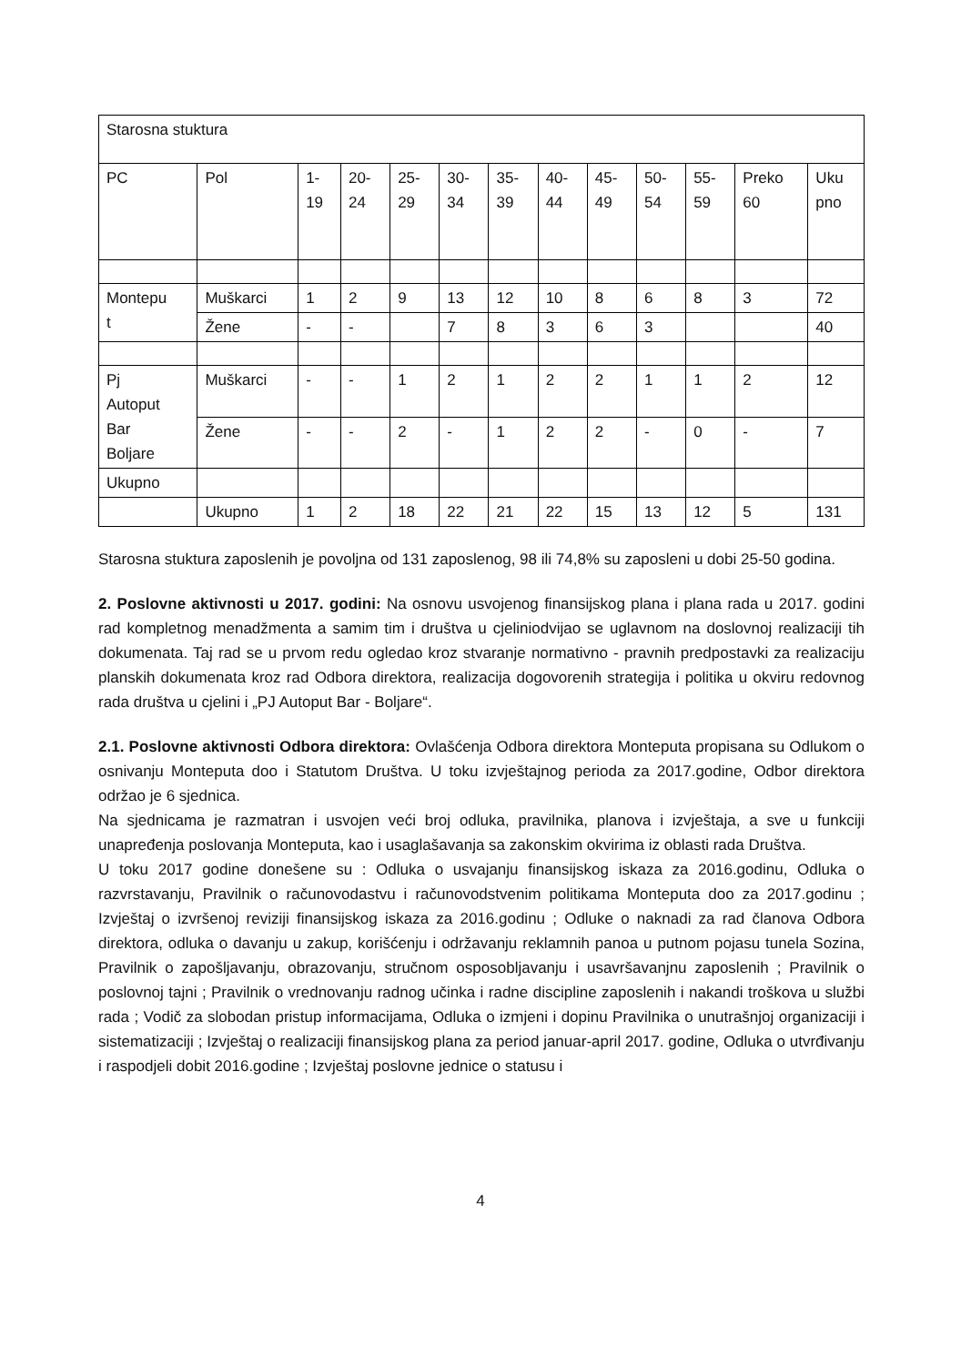| Starosna stuktura | | | | | | | | | | | | |
| PC | Pol | 1- 19 | 20- 24 | 25- 29 | 30- 34 | 35- 39 | 40- 44 | 45- 49 | 50- 54 | 55- 59 | Preko 60 | Uku pno |
| Montepu t | Muškarci | 1 | 2 | 9 | 13 | 12 | 10 | 8 | 6 | 8 | 3 | 72 |
| | Žene | - | - | | 7 | 8 | 3 | 6 | 3 | | | 40 |
| Pj Autoput Bar Boljare | Muškarci | - | - | 1 | 2 | 1 | 2 | 2 | 1 | 1 | 2 | 12 |
| | Žene | - | - | 2 | - | 1 | 2 | 2 | - | 0 | - | 7 |
| Ukupno | | | | | | | | | | | | |
| | Ukupno | 1 | 2 | 18 | 22 | 21 | 22 | 15 | 13 | 12 | 5 | 131 |
Starosna stuktura zaposlenih je povoljna od 131 zaposlenog, 98 ili 74,8% su zaposleni u dobi 25-50 godina.
2. Poslovne aktivnosti u 2017. godini: Na osnovu usvojenog finansijskog plana i plana rada u 2017. godini rad kompletnog menadžmenta a samim tim i društva u cjeliniodvijao se uglavnom na doslovnoj realizaciji tih dokumenata. Taj rad se u prvom redu ogledao kroz stvaranje normativno - pravnih predpostavki za realizaciju planskih dokumenata kroz rad Odbora direktora, realizacija dogovorenih strategija i politika u okviru redovnog rada društva u cjelini i „PJ Autoput Bar - Boljare“.
2.1. Poslovne aktivnosti Odbora direktora: Ovlašćenja Odbora direktora Monteputa propisana su Odlukom o osnivanju Monteputa doo i Statutom Društva. U toku izvještajnog perioda za 2017.godine, Odbor direktora održao je 6 sjednica.
Na sjednicama je razmatran i usvojen veći broj odluka, pravilnika, planova i izvještaja, a sve u funkciji unapređenja poslovanja Monteputa, kao i usaglašavanja sa zakonskim okvirima iz oblasti rada Društva.
U toku 2017 godine donešene su : Odluka o usvajanju finansijskog iskaza za 2016.godinu, Odluka o razvrstavanju, Pravilnik o računovodastvu i računovodstvenim politikama Monteputa doo za 2017.godinu ; Izvještaj o izvršenoj reviziji finansijskog iskaza za 2016.godinu ; Odluke o naknadi za rad članova Odbora direktora, odluka o davanju u zakup, korišćenju i održavanju reklamnih panoa u putnom pojasu tunela Sozina, Pravilnik o zapošljavanju, obrazovanju, stručnom osposobljavanju i usavršavanjnu zaposlenih ; Pravilnik o poslovnoj tajni ; Pravilnik o vrednovanju radnog učinka i radne discipline zaposlenih i nakandi troškova u službi rada ; Vodič za slobodan pristup informacijama, Odluka o izmjeni i dopinu Pravilnika o unutrašnjoj organizaciji i sistematizaciji ; Izvještaj o realizaciji finansijskog plana za period januar-april 2017. godine, Odluka o utvrđivanju i raspodjeli dobit 2016.godine ; Izvještaj poslovne jednice o statusu i
4